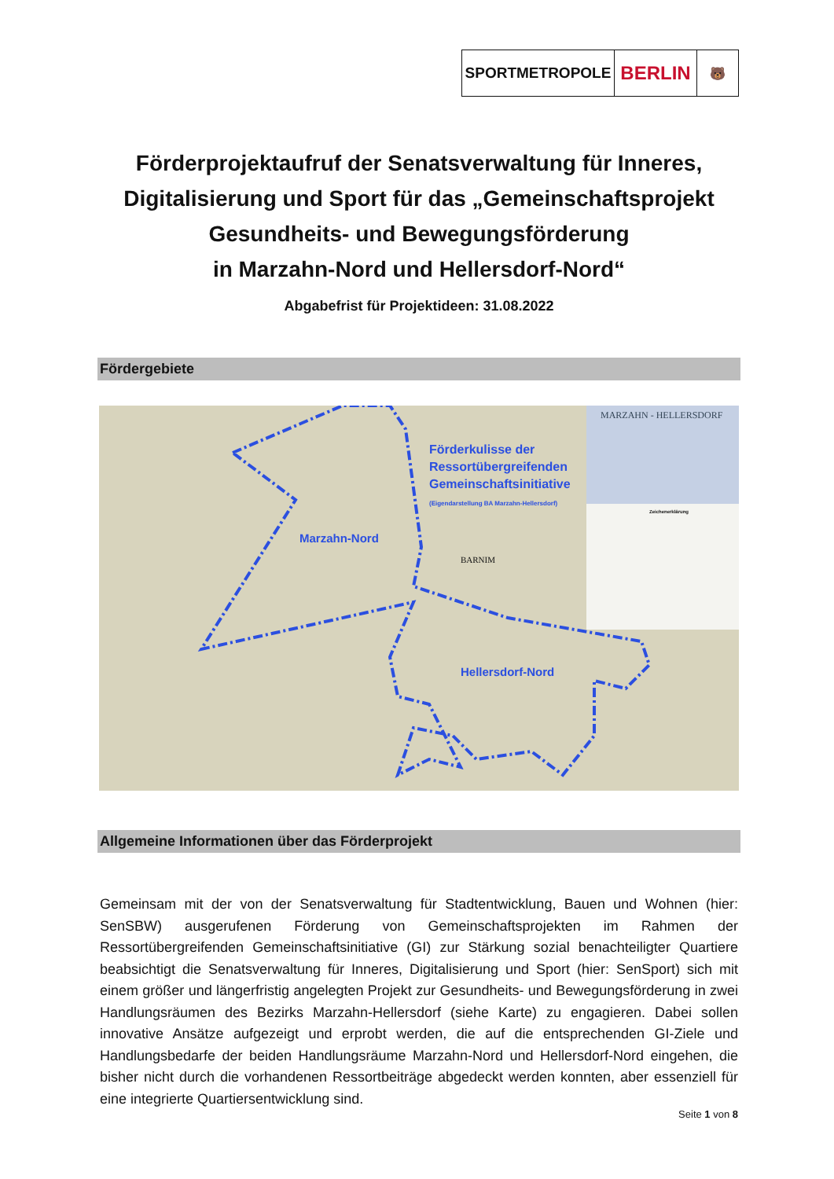SPORTMETROPOLE
BERLIN
🐻
Förderprojektaufruf der Senatsverwaltung für Inneres, Digitalisierung und Sport für das „Gemeinschaftsprojekt Gesundheits- und Bewegungsförderung
in Marzahn-Nord und Hellersdorf-Nord“
Abgabefrist für Projektideen: 31.08.2022
Fördergebiete
Förderkulisse der
Ressortübergreifenden
Gemeinschaftsinitiative
(Eigendarstellung BA Marzahn-Hellersdorf)
Marzahn-Nord
Hellersdorf-Nord
MARZAHN - HELLERSDORF
BARNIM
Zeichenerklärung
Allgemeine Informationen über das Förderprojekt
Gemeinsam mit der von der Senatsverwaltung für Stadtentwicklung, Bauen und Wohnen (hier: SenSBW) ausgerufenen Förderung von Gemeinschaftsprojekten im Rahmen der Ressortübergreifenden Gemeinschaftsinitiative (GI) zur Stärkung sozial benachteiligter Quartiere beabsichtigt die Senatsverwaltung für Inneres, Digitalisierung und Sport (hier: SenSport) sich mit einem größer und längerfristig angelegten Projekt zur Gesundheits- und Bewegungsförderung in zwei Handlungsräumen des Bezirks Marzahn-Hellersdorf (siehe Karte) zu engagieren. Dabei sollen innovative Ansätze aufgezeigt und erprobt werden, die auf die entsprechenden GI-Ziele und Handlungsbedarfe der beiden Handlungsräume Marzahn-Nord und Hellersdorf-Nord eingehen, die bisher nicht durch die vorhandenen Ressortbeiträge abgedeckt werden konnten, aber essenziell für eine integrierte Quartiersentwicklung sind.
Seite 1 von 8